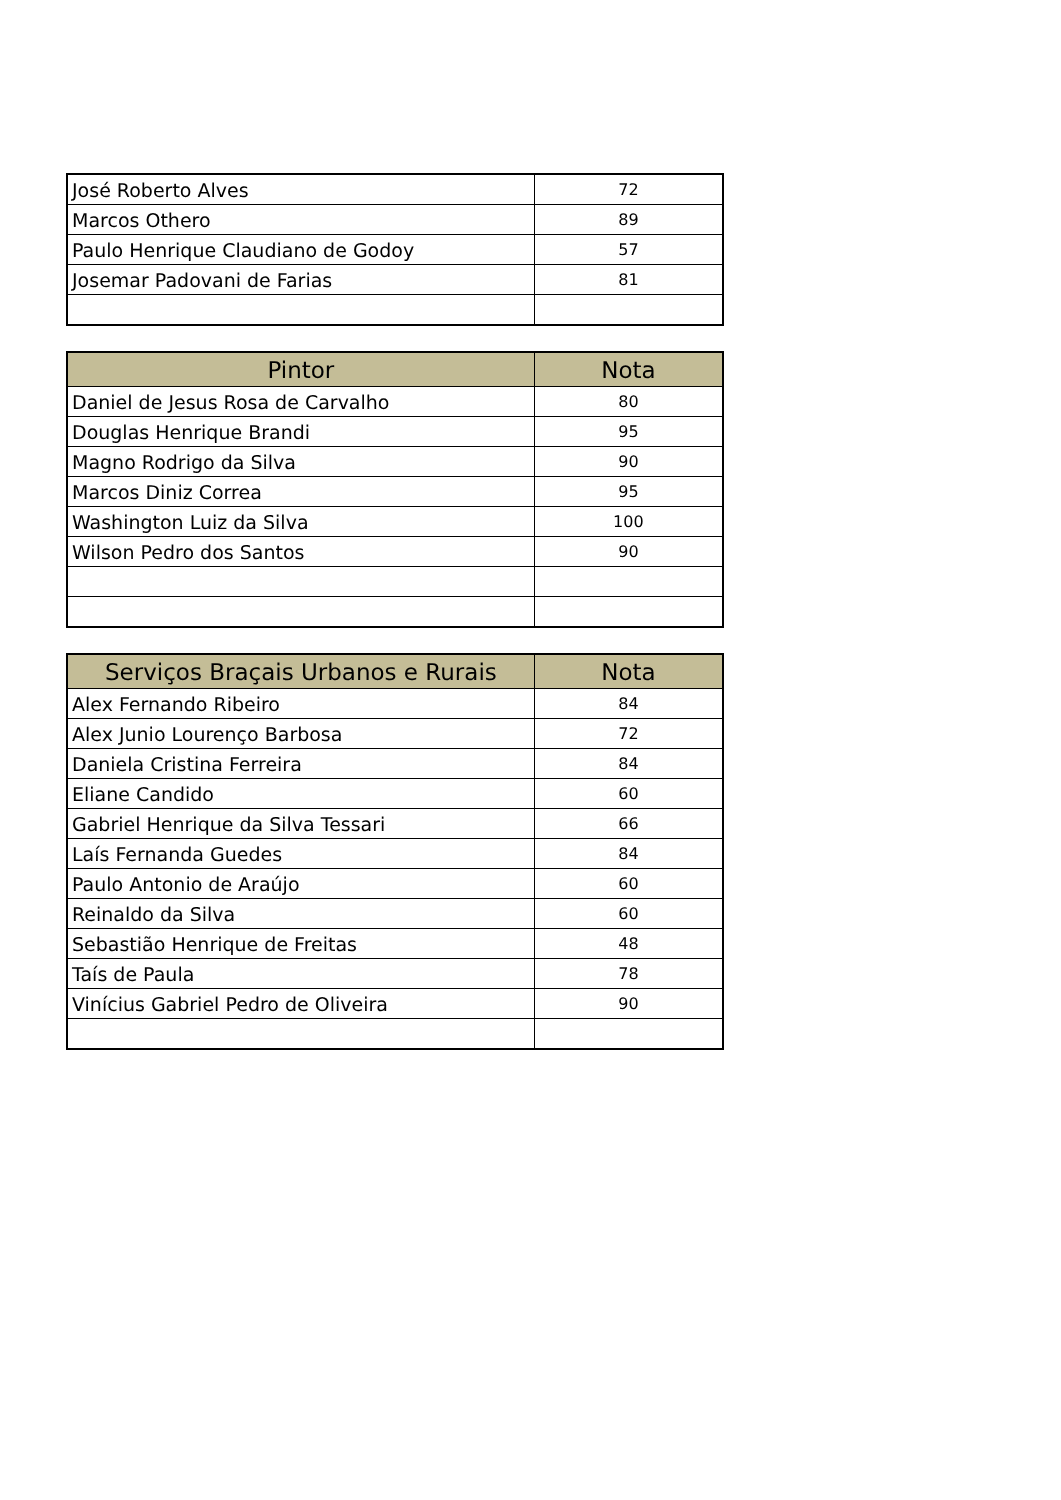| José Roberto Alves | 72 |
| Marcos Othero | 89 |
| Paulo Henrique Claudiano de Godoy | 57 |
| Josemar Padovani de Farias | 81 |
| Pintor | Nota |
| --- | --- |
| Daniel de Jesus Rosa de Carvalho | 80 |
| Douglas Henrique Brandi | 95 |
| Magno Rodrigo da Silva | 90 |
| Marcos Diniz Correa | 95 |
| Washington Luiz da Silva | 100 |
| Wilson Pedro dos Santos | 90 |
| Serviços Braçais Urbanos e Rurais | Nota |
| --- | --- |
| Alex Fernando Ribeiro | 84 |
| Alex Junio Lourenço Barbosa | 72 |
| Daniela Cristina Ferreira | 84 |
| Eliane Candido | 60 |
| Gabriel Henrique da Silva Tessari | 66 |
| Laís Fernanda Guedes | 84 |
| Paulo Antonio de Araújo | 60 |
| Reinaldo da Silva | 60 |
| Sebastião Henrique de Freitas | 48 |
| Taís de Paula | 78 |
| Vinícius Gabriel Pedro de Oliveira | 90 |